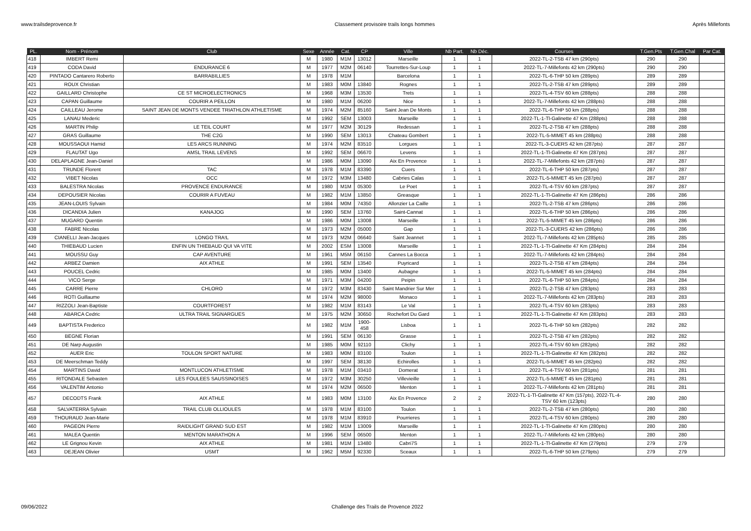www.trailsdeprovence.fr Classement provisoire trails longs hommes Après Millefonts
| PL. | Nom - Prénom | Club | Sexe | Année | Cat. | CP | Ville | Nb Part. | Nb Déc. | Courses | T.Gen.Pts | T.Gen.Chal | Par Cat. |
| --- | --- | --- | --- | --- | --- | --- | --- | --- | --- | --- | --- | --- | --- |
| 418 | IMBERT Remi | | M | 1980 | M1M | 13012 | Marseille | 1 | 1 | 2022-TL-2-TSB 47 km (290pts) | 290 | 290 | |
| 419 | CODA David | ENDURANCE 6 | M | 1977 | M2M | 06140 | Tourrettes-Sur-Loup | 1 | 1 | 2022-TL-7-Millefonts 42 km (290pts) | 290 | 290 | |
| 420 | PINTADO Cantarero Roberto | BARRABILLIES | M | 1978 | M1M | | Barcelona | 1 | 1 | 2022-TL-6-THP 50 km (289pts) | 289 | 289 | |
| 421 | ROUX Christian | | M | 1983 | M0M | 13840 | Rognes | 1 | 1 | 2022-TL-2-TSB 47 km (289pts) | 289 | 289 | |
| 422 | GAILLARD Christophe | CE ST MICROELECTRONICS | M | 1968 | M3M | 13530 | Trets | 1 | 1 | 2022-TL-4-TSV 60 km (288pts) | 288 | 288 | |
| 423 | CAPAN Guillaume | COURIR A PEILLON | M | 1980 | M1M | 06200 | Nice | 1 | 1 | 2022-TL-7-Millefonts 42 km (288pts) | 288 | 288 | |
| 424 | CAILLEAU Jerome | SAINT JEAN DE MONTS VENDEE TRIATHLON ATHLETISME | M | 1974 | M2M | 85160 | Saint Jean De Monts | 1 | 1 | 2022-TL-6-THP 50 km (288pts) | 288 | 288 | |
| 425 | LANAU Mederic | | M | 1992 | SEM | 13003 | Marseille | 1 | 1 | 2022-TL-1-Tl-Galinette 47 Km (288pts) | 288 | 288 | |
| 426 | MARTIN Philip | LE TEIL COURT | M | 1977 | M2M | 30129 | Redessan | 1 | 1 | 2022-TL-2-TSB 47 km (288pts) | 288 | 288 | |
| 427 | GRAS Guillaume | THE C2G | M | 1990 | SEM | 13013 | Chateau Gombert | 1 | 1 | 2022-TL-5-MIMET 45 km (288pts) | 288 | 288 | |
| 428 | MOUSSAOUI Hamid | LES ARCS RUNNING | M | 1974 | M2M | 83510 | Lorgues | 1 | 1 | 2022-TL-3-CUERS 42 km (287pts) | 287 | 287 | |
| 429 | FLAUTAT Ugo | AMSL TRAIL LEVENS | M | 1992 | SEM | 06670 | Levens | 1 | 1 | 2022-TL-1-Tl-Galinette 47 Km (287pts) | 287 | 287 | |
| 430 | DELAPLAGNE Jean-Daniel | | M | 1986 | M0M | 13090 | Aix En Provence | 1 | 1 | 2022-TL-7-Millefonts 42 km (287pts) | 287 | 287 | |
| 431 | TRUNDE Florent | TAC | M | 1978 | M1M | 83390 | Cuers | 1 | 1 | 2022-TL-6-THP 50 km (287pts) | 287 | 287 | |
| 432 | VIBET Nicolas | OCC | M | 1972 | M3M | 13480 | Cabries Calas | 1 | 1 | 2022-TL-5-MIMET 45 km (287pts) | 287 | 287 | |
| 433 | BALESTRA Nicolas | PROVENCE ENDURANCE | M | 1980 | M1M | 05300 | Le Poet | 1 | 1 | 2022-TL-4-TSV 60 km (287pts) | 287 | 287 | |
| 434 | DEPOUSIER Nicolas | COURIR A FUVEAU | M | 1982 | M1M | 13850 | Greasque | 1 | 1 | 2022-TL-1-Tl-Galinette 47 Km (286pts) | 286 | 286 | |
| 435 | JEAN-LOUIS Sylvain | | M | 1984 | M0M | 74350 | Allonzier La Caille | 1 | 1 | 2022-TL-2-TSB 47 km (286pts) | 286 | 286 | |
| 436 | DICANDIA Julien | KANAJOG | M | 1990 | SEM | 13760 | Saint-Cannat | 1 | 1 | 2022-TL-6-THP 50 km (286pts) | 286 | 286 | |
| 437 | MUGARD Quentin | | M | 1986 | M0M | 13008 | Marseille | 1 | 1 | 2022-TL-5-MIMET 45 km (286pts) | 286 | 286 | |
| 438 | FABRE Nicolas | | M | 1973 | M2M | 05000 | Gap | 1 | 1 | 2022-TL-3-CUERS 42 km (286pts) | 286 | 286 | |
| 439 | CIANELLI Jean-Jacques | LONGO TRA!L | M | 1973 | M2M | 06640 | Saint Jeannet | 1 | 1 | 2022-TL-7-Millefonts 42 km (285pts) | 285 | 285 | |
| 440 | THIEBAUD Lucien | ENFIN UN THIEBAUD QUI VA VITE | M | 2002 | ESM | 13008 | Marseille | 1 | 1 | 2022-TL-1-Tl-Galinette 47 Km (284pts) | 284 | 284 | |
| 441 | MOUSSU Guy | CAP AVENTURE | M | 1961 | M5M | 06150 | Cannes La Bocca | 1 | 1 | 2022-TL-7-Millefonts 42 km (284pts) | 284 | 284 | |
| 442 | ARBEZ Damien | AIX ATHLE | M | 1991 | SEM | 13540 | Puyricard | 1 | 1 | 2022-TL-2-TSB 47 km (284pts) | 284 | 284 | |
| 443 | POUCEL Cedric | | M | 1985 | M0M | 13400 | Aubagne | 1 | 1 | 2022-TL-5-MIMET 45 km (284pts) | 284 | 284 | |
| 444 | VICO Serge | | M | 1971 | M3M | 04200 | Peipin | 1 | 1 | 2022-TL-6-THP 50 km (284pts) | 284 | 284 | |
| 445 | CARRE Pierre | CHLORO | M | 1972 | M3M | 83430 | Saint Mandrier Sur Mer | 1 | 1 | 2022-TL-2-TSB 47 km (283pts) | 283 | 283 | |
| 446 | ROTI Guillaume | | M | 1974 | M2M | 98000 | Monaco | 1 | 1 | 2022-TL-7-Millefonts 42 km (283pts) | 283 | 283 | |
| 447 | RIZZOLI Jean-Baptiste | COURTFOREST | M | 1982 | M1M | 83143 | Le Val | 1 | 1 | 2022-TL-4-TSV 60 km (283pts) | 283 | 283 | |
| 448 | ABARCA Cedric | ULTRA TRAIL SIGNARGUES | M | 1975 | M2M | 30650 | Rochefort Du Gard | 1 | 1 | 2022-TL-1-Tl-Galinette 47 Km (283pts) | 283 | 283 | |
| 449 | BAPTISTA Frederico | | M | 1982 | M1M | 1900- 458 | Lisboa | 1 | 1 | 2022-TL-6-THP 50 km (282pts) | 282 | 282 | |
| 450 | BEGNE Florian | | M | 1991 | SEM | 06130 | Grasse | 1 | 1 | 2022-TL-2-TSB 47 km (282pts) | 282 | 282 | |
| 451 | DE Narp Augustin | | M | 1985 | M0M | 92110 | Clichy | 1 | 1 | 2022-TL-4-TSV 60 km (282pts) | 282 | 282 | |
| 452 | AUER Eric | TOULON SPORT NATURE | M | 1983 | M0M | 83100 | Toulon | 1 | 1 | 2022-TL-1-Tl-Galinette 47 Km (282pts) | 282 | 282 | |
| 453 | DE Meerschman Teddy | | M | 1997 | SEM | 38130 | Echirolles | 1 | 1 | 2022-TL-5-MIMET 45 km (282pts) | 282 | 282 | |
| 454 | MARTINS David | MONTLUCON ATHLETISME | M | 1978 | M1M | 03410 | Domerat | 1 | 1 | 2022-TL-4-TSV 60 km (281pts) | 281 | 281 | |
| 455 | RITONDALE Sebasten | LES FOULEES SAUSSINOISES | M | 1972 | M3M | 30250 | Villevieille | 1 | 1 | 2022-TL-5-MIMET 45 km (281pts) | 281 | 281 | |
| 456 | VALENTIM Antonio | | M | 1974 | M2M | 06500 | Menton | 1 | 1 | 2022-TL-7-Millefonts 42 km (281pts) | 281 | 281 | |
| 457 | DECODTS Frank | AIX ATHLE | M | 1983 | M0M | 13100 | Aix En Provence | 2 | 2 | 2022-TL-1-Tl-Galinette 47 Km (157pts), 2022-TL-4- TSV 60 km (123pts) | 280 | 280 | |
| 458 | SALVATERRA Sylvain | TRAIL CLUB OLLIOULES | M | 1978 | M1M | 83100 | Toulon | 1 | 1 | 2022-TL-2-TSB 47 km (280pts) | 280 | 280 | |
| 459 | THOURAUD Jean-Marie | | M | 1978 | M1M | 83910 | Pourrieres | 1 | 1 | 2022-TL-4-TSV 60 km (280pts) | 280 | 280 | |
| 460 | PAGEON Pierre | RAIDLIGHT GRAND SUD EST | M | 1982 | M1M | 13009 | Marseille | 1 | 1 | 2022-TL-1-Tl-Galinette 47 Km (280pts) | 280 | 280 | |
| 461 | MALEA Quentin | MENTON MARATHON A | M | 1996 | SEM | 06500 | Menton | 1 | 1 | 2022-TL-7-Millefonts 42 km (280pts) | 280 | 280 | |
| 462 | LE Grignou Kevin | AIX ATHLE | M | 1981 | M1M | 13480 | Cabri7S | 1 | 1 | 2022-TL-1-Tl-Galinette 47 Km (279pts) | 279 | 279 | |
| 463 | DEJEAN Olivier | USMT | M | 1962 | M5M | 92330 | Sceaux | 1 | 1 | 2022-TL-6-THP 50 km (279pts) | 279 | 279 | |
09/06/2022 Challenge des Trails de Provence 2022